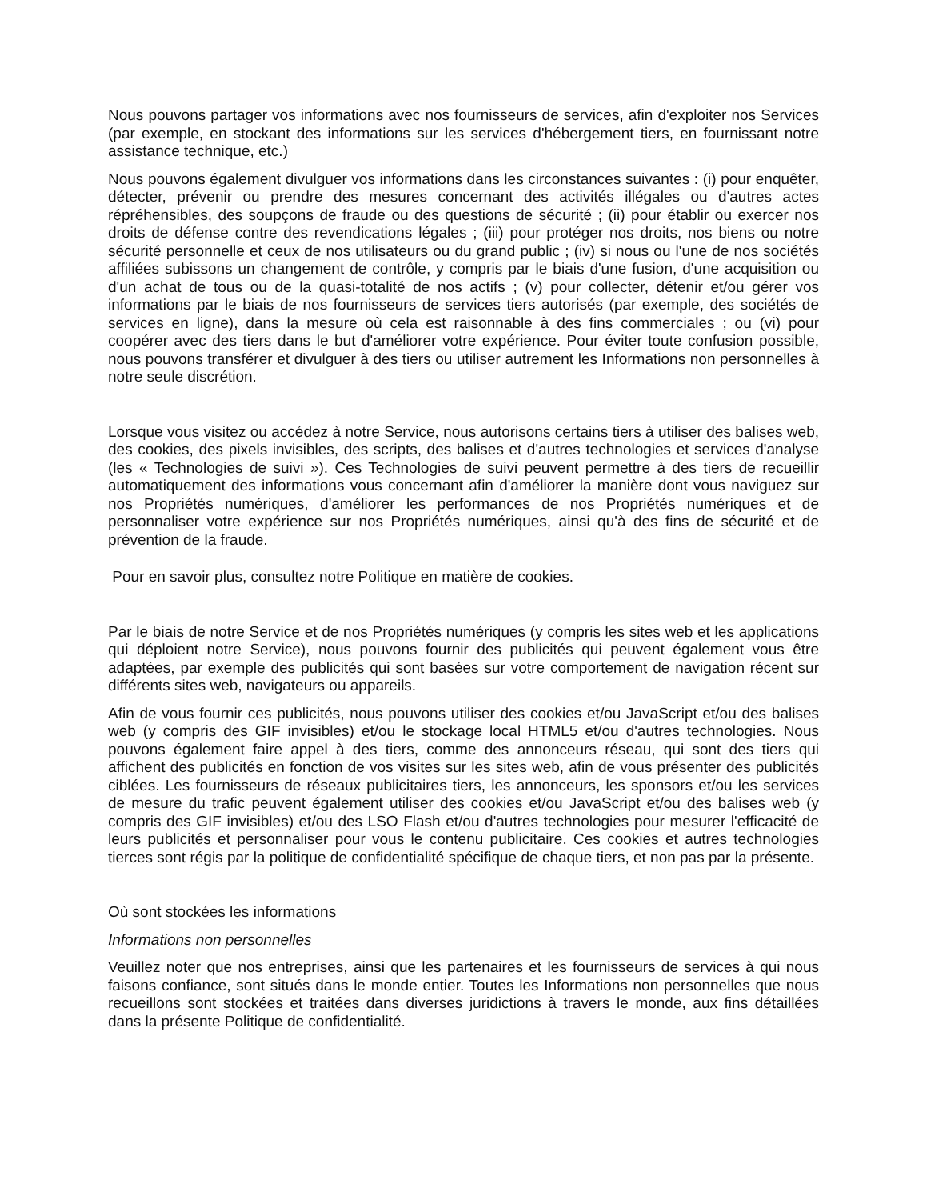Nous pouvons partager vos informations avec nos fournisseurs de services, afin d'exploiter nos Services (par exemple, en stockant des informations sur les services d'hébergement tiers, en fournissant notre assistance technique, etc.)
Nous pouvons également divulguer vos informations dans les circonstances suivantes : (i) pour enquêter, détecter, prévenir ou prendre des mesures concernant des activités illégales ou d'autres actes répréhensibles, des soupçons de fraude ou des questions de sécurité ; (ii) pour établir ou exercer nos droits de défense contre des revendications légales ; (iii) pour protéger nos droits, nos biens ou notre sécurité personnelle et ceux de nos utilisateurs ou du grand public ; (iv) si nous ou l'une de nos sociétés affiliées subissons un changement de contrôle, y compris par le biais d'une fusion, d'une acquisition ou d'un achat de tous ou de la quasi-totalité de nos actifs ; (v) pour collecter, détenir et/ou gérer vos informations par le biais de nos fournisseurs de services tiers autorisés (par exemple, des sociétés de services en ligne), dans la mesure où cela est raisonnable à des fins commerciales ; ou (vi) pour coopérer avec des tiers dans le but d'améliorer votre expérience. Pour éviter toute confusion possible, nous pouvons transférer et divulguer à des tiers ou utiliser autrement les Informations non personnelles à notre seule discrétion.
Lorsque vous visitez ou accédez à notre Service, nous autorisons certains tiers à utiliser des balises web, des cookies, des pixels invisibles, des scripts, des balises et d'autres technologies et services d'analyse (les « Technologies de suivi »). Ces Technologies de suivi peuvent permettre à des tiers de recueillir automatiquement des informations vous concernant afin d'améliorer la manière dont vous naviguez sur nos Propriétés numériques, d'améliorer les performances de nos Propriétés numériques et de personnaliser votre expérience sur nos Propriétés numériques, ainsi qu'à des fins de sécurité et de prévention de la fraude.
Pour en savoir plus, consultez notre Politique en matière de cookies.
Par le biais de notre Service et de nos Propriétés numériques (y compris les sites web et les applications qui déploient notre Service), nous pouvons fournir des publicités qui peuvent également vous être adaptées, par exemple des publicités qui sont basées sur votre comportement de navigation récent sur différents sites web, navigateurs ou appareils.
Afin de vous fournir ces publicités, nous pouvons utiliser des cookies et/ou JavaScript et/ou des balises web (y compris des GIF invisibles) et/ou le stockage local HTML5 et/ou d'autres technologies. Nous pouvons également faire appel à des tiers, comme des annonceurs réseau, qui sont des tiers qui affichent des publicités en fonction de vos visites sur les sites web, afin de vous présenter des publicités ciblées. Les fournisseurs de réseaux publicitaires tiers, les annonceurs, les sponsors et/ou les services de mesure du trafic peuvent également utiliser des cookies et/ou JavaScript et/ou des balises web (y compris des GIF invisibles) et/ou des LSO Flash et/ou d'autres technologies pour mesurer l'efficacité de leurs publicités et personnaliser pour vous le contenu publicitaire. Ces cookies et autres technologies tierces sont régis par la politique de confidentialité spécifique de chaque tiers, et non pas par la présente.
Où sont stockées les informations
Informations non personnelles
Veuillez noter que nos entreprises, ainsi que les partenaires et les fournisseurs de services à qui nous faisons confiance, sont situés dans le monde entier. Toutes les Informations non personnelles que nous recueillons sont stockées et traitées dans diverses juridictions à travers le monde, aux fins détaillées dans la présente Politique de confidentialité.